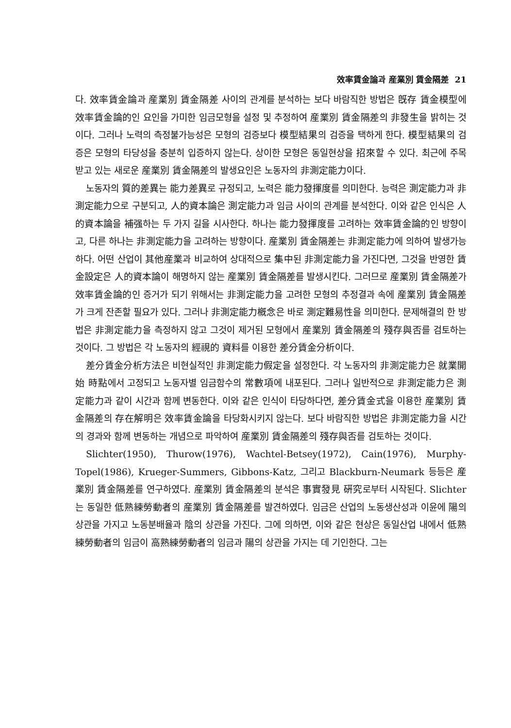效率賃金論과 産業別 賃金隔差 21
다. 效率賃金論과 産業別 賃金隔差 사이의 관계를 분석하는 보다 바람직한 방법은 旣存 賃金模型에 效率賃金論的인 요인을 가미한 임금모형을 설정 및 추정하여 産業別 賃金隔差의 非發生을 밝히는 것이다. 그러나 노력의 측정불가능성은 모형의 검증보다 模型結果의 검증을 택하게 한다. 模型結果의 검증은 모형의 타당성을 충분히 입증하지 않는다. 상이한 모형은 동일현상을 招來할 수 있다. 최근에 주목받고 있는 새로운 産業別 賃金隔差의 발생요인은 노동자의 非測定能力이다.
노동자의 質的差異는 能力差異로 규정되고, 노력은 能力發揮度를 의미한다. 능력은 測定能力과 非測定能力으로 구분되고, 人的資本論은 測定能力과 임금 사이의 관계를 분석한다. 이와 같은 인식은 人的資本論을 補强하는 두 가지 길을 시사한다. 하나는 能力發揮度를 고려하는 效率賃金論的인 방향이고, 다른 하나는 非測定能力을 고려하는 방향이다. 産業別 賃金隔差는 非測定能力에 의하여 발생가능하다. 어떤 산업이 其他産業과 비교하여 상대적으로 集中된 非測定能力을 가진다면, 그것을 반영한 賃金設定은 人的資本論이 해명하지 않는 産業別 賃金隔差를 발생시킨다. 그러므로 産業別 賃金隔差가 效率賃金論的인 증거가 되기 위해서는 非測定能力을 고려한 모형의 추정결과 속에 産業別 賃金隔差가 크게 잔존할 필요가 있다. 그러나 非測定能力槪念은 바로 測定難易性을 의미한다. 문제해결의 한 방법은 非測定能力을 측정하지 않고 그것이 제거된 모형에서 産業別 賃金隔差의 殘存與否를 검토하는 것이다. 그 방법은 각 노동자의 經視的 資料를 이용한 差分賃金分析이다.
差分賃金分析方法은 비현실적인 非測定能力假定을 설정한다. 각 노동자의 非測定能力은 就業開始 時點에서 고정되고 노동자별 임금함수의 常數項에 내포된다. 그러나 일반적으로 非測定能力은 測定能力과 같이 시간과 함께 변동한다. 이와 같은 인식이 타당하다면, 差分賃金式을 이용한 産業別 賃金隔差의 存在解明은 效率賃金論을 타당화시키지 않는다. 보다 바람직한 방법은 非測定能力을 시간의 경과와 함께 변동하는 개념으로 파악하여 産業別 賃金隔差의 殘存與否를 검토하는 것이다.
Slichter(1950), Thurow(1976), Wachtel-Betsey(1972), Cain(1976), Murphy-Topel(1986), Krueger-Summers, Gibbons-Katz, 그리고 Blackburn-Neumark 등등은 産業別 賃金隔差를 연구하였다. 産業別 賃金隔差의 분석은 事實發見 硏究로부터 시작된다. Slichter는 동일한 低熟練勞動者의 産業別 賃金隔差를 발견하였다. 임금은 산업의 노동생산성과 이윤에 陽의 상관을 가지고 노동분배율과 陰의 상관을 가진다. 그에 의하면, 이와 같은 현상은 동일산업 내에서 低熟練勞動者의 임금이 高熟練勞動者의 임금과 陽의 상관을 가지는 데 기인한다. 그는